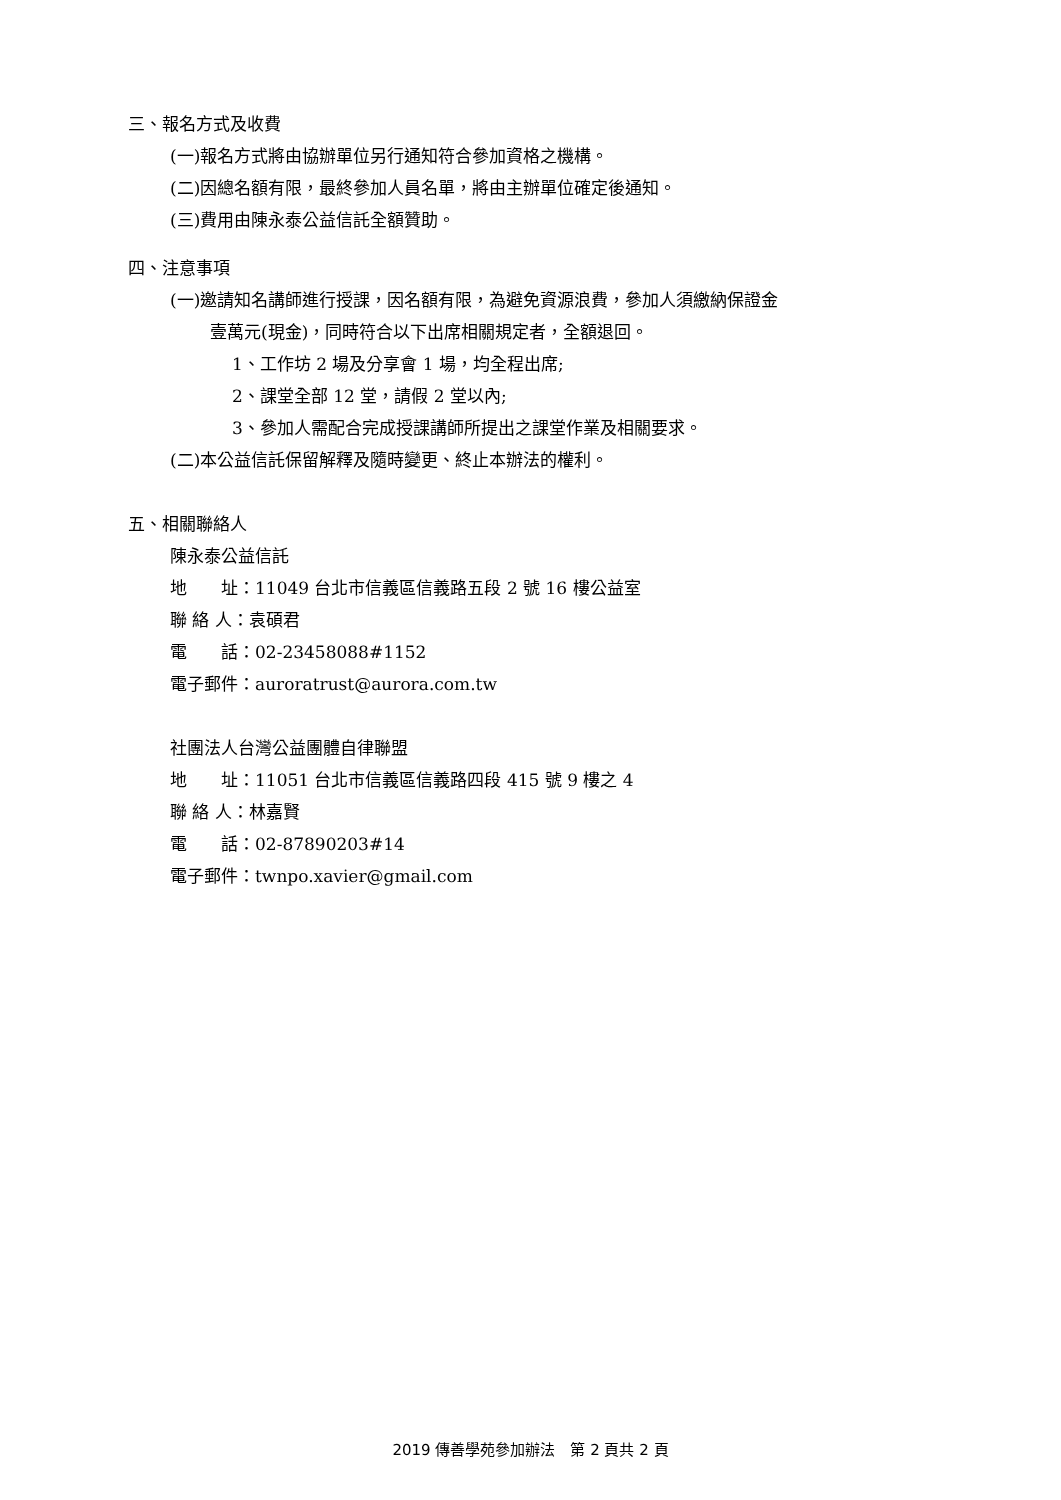三、報名方式及收費
(一)報名方式將由協辦單位另行通知符合參加資格之機構。
(二)因總名額有限，最終參加人員名單，將由主辦單位確定後通知。
(三)費用由陳永泰公益信託全額贊助。
四、注意事項
(一)邀請知名講師進行授課，因名額有限，為避免資源浪費，參加人須繳納保證金
壹萬元(現金)，同時符合以下出席相關規定者，全額退回。
1、工作坊 2 場及分享會 1 場，均全程出席;
2、課堂全部 12 堂，請假 2 堂以內;
3、參加人需配合完成授課講師所提出之課堂作業及相關要求。
(二)本公益信託保留解釋及隨時變更、終止本辦法的權利。
五、相關聯絡人
陳永泰公益信託
地　　址：11049 台北市信義區信義路五段 2 號 16 樓公益室
聯 絡 人：袁碩君
電　　話：02-23458088#1152
電子郵件：auroratrust@aurora.com.tw
社團法人台灣公益團體自律聯盟
地　　址：11051 台北市信義區信義路四段 415 號 9 樓之 4
聯 絡 人：林嘉賢
電　　話：02-87890203#14
電子郵件：twnpo.xavier@gmail.com
2019 傳善學苑參加辦法　第 2 頁共 2 頁